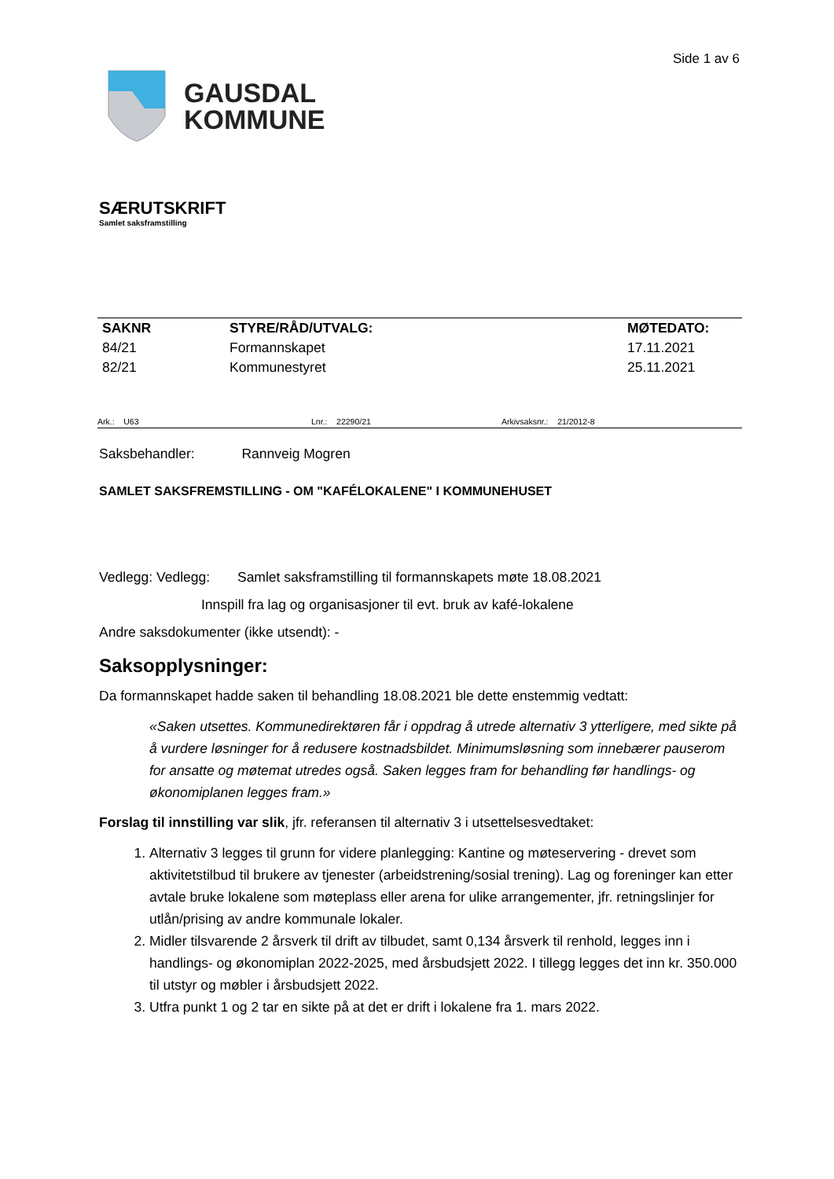GAUSDAL
KOMMUNE
Side 1 av 6
SÆRUTSKRIFT
Samlet saksframstilling
| SAKNR | STYRE/RÅD/UTVALG: | MØTEDATO: |
| --- | --- | --- |
| 84/21 | Formannskapet | 17.11.2021 |
| 82/21 | Kommunestyret | 25.11.2021 |
Ark.: U63 Lnr.: 22290/21 Arkivsaksnr.: 21/2012-8
Saksbehandler: Rannveig Mogren
SAMLET SAKSFREMSTILLING - OM "KAFÉLOKALENE" I KOMMUNEHUSET
Vedlegg: Vedlegg: Samlet saksframstilling til formannskapets møte 18.08.2021
Innspill fra lag og organisasjoner til evt. bruk av kafé-lokalene
Andre saksdokumenter (ikke utsendt): -
Saksopplysninger:
Da formannskapet hadde saken til behandling 18.08.2021 ble dette enstemmig vedtatt:
«Saken utsettes. Kommunedirektøren får i oppdrag å utrede alternativ 3 ytterligere, med sikte på å vurdere løsninger for å redusere kostnadsbildet. Minimumsløsning som innebærer pauserom for ansatte og møtemat utredes også. Saken legges fram for behandling før handlings- og økonomiplanen legges fram.»
Forslag til innstilling var slik, jfr. referansen til alternativ 3 i utsettelsesvedtaket:
1. Alternativ 3 legges til grunn for videre planlegging: Kantine og møteservering - drevet som aktivitetstilbud til brukere av tjenester (arbeidstrening/sosial trening). Lag og foreninger kan etter avtale bruke lokalene som møteplass eller arena for ulike arrangementer, jfr. retningslinjer for utlån/prising av andre kommunale lokaler.
2. Midler tilsvarende 2 årsverk til drift av tilbudet, samt 0,134 årsverk til renhold, legges inn i handlings- og økonomiplan 2022-2025, med årsbudsjett 2022. I tillegg legges det inn kr. 350.000 til utstyr og møbler i årsbudsjett 2022.
3. Utfra punkt 1 og 2 tar en sikte på at det er drift i lokalene fra 1. mars 2022.